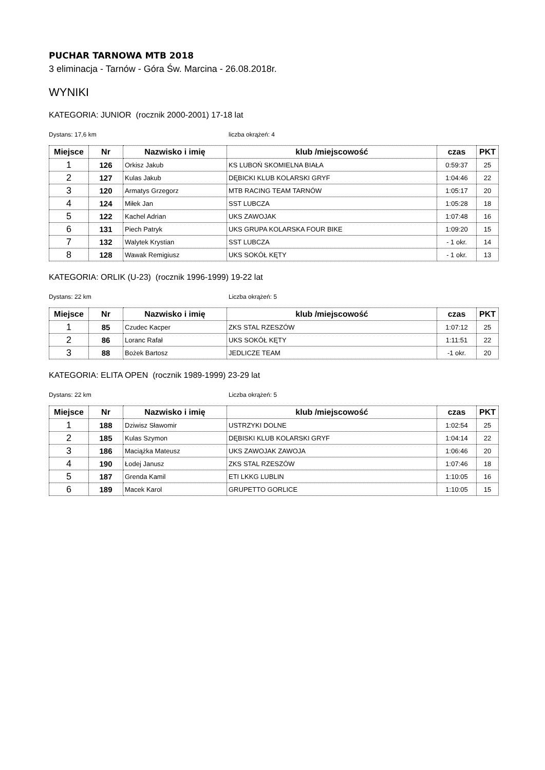PUCHAR TARNOWA MTB 2018
3 eliminacja - Tarnów - Góra Św. Marcina - 26.08.2018r.
WYNIKI
KATEGORIA: JUNIOR (rocznik 2000-2001) 17-18 lat
Dystans: 17,6 km liczba okrążeń: 4
| Miejsce | Nr | Nazwisko i imię | klub /miejscowość | czas | PKT |
| --- | --- | --- | --- | --- | --- |
| 1 | 126 | Orkisz Jakub | KS LUBOŃ SKOMIELNA BIAŁA | 0:59:37 | 25 |
| 2 | 127 | Kulas Jakub | DĘBICKI KLUB KOLARSKI GRYF | 1:04:46 | 22 |
| 3 | 120 | Armatys Grzegorz | MTB RACING TEAM TARNÓW | 1:05:17 | 20 |
| 4 | 124 | Miłek Jan | SST LUBCZA | 1:05:28 | 18 |
| 5 | 122 | Kachel Adrian | UKS ZAWOJAK | 1:07:48 | 16 |
| 6 | 131 | Piech Patryk | UKS GRUPA KOLARSKA FOUR BIKE | 1:09:20 | 15 |
| 7 | 132 | Walytek Krystian | SST LUBCZA | - 1 okr. | 14 |
| 8 | 128 | Wawak Remigiusz | UKS SOKÓŁ KĘTY | - 1 okr. | 13 |
KATEGORIA: ORLIK (U-23) (rocznik 1996-1999) 19-22 lat
Dystans: 22 km Liczba okrążeń: 5
| Miejsce | Nr | Nazwisko i imię | klub /miejscowość | czas | PKT |
| --- | --- | --- | --- | --- | --- |
| 1 | 85 | Czudec Kacper | ZKS STAL RZESZÓW | 1:07:12 | 25 |
| 2 | 86 | Loranc Rafał | UKS SOKÓŁ KĘTY | 1:11:51 | 22 |
| 3 | 88 | Bożek Bartosz | JEDLICZE TEAM | -1 okr. | 20 |
KATEGORIA: ELITA OPEN (rocznik 1989-1999) 23-29 lat
Dystans: 22 km Liczba okrążeń: 5
| Miejsce | Nr | Nazwisko i imię | klub /miejscowość | czas | PKT |
| --- | --- | --- | --- | --- | --- |
| 1 | 188 | Dziwisz Sławomir | USTRZYKI DOLNE | 1:02:54 | 25 |
| 2 | 185 | Kulas Szymon | DĘBISKI KLUB KOLARSKI GRYF | 1:04:14 | 22 |
| 3 | 186 | Maciążka Mateusz | UKS ZAWOJAK ZAWOJA | 1:06:46 | 20 |
| 4 | 190 | Łodej Janusz | ZKS STAL RZESZÓW | 1:07:46 | 18 |
| 5 | 187 | Grenda Kamil | ETI LKKG LUBLIN | 1:10:05 | 16 |
| 6 | 189 | Macek Karol | GRUPETTO GORLICE | 1:10:05 | 15 |